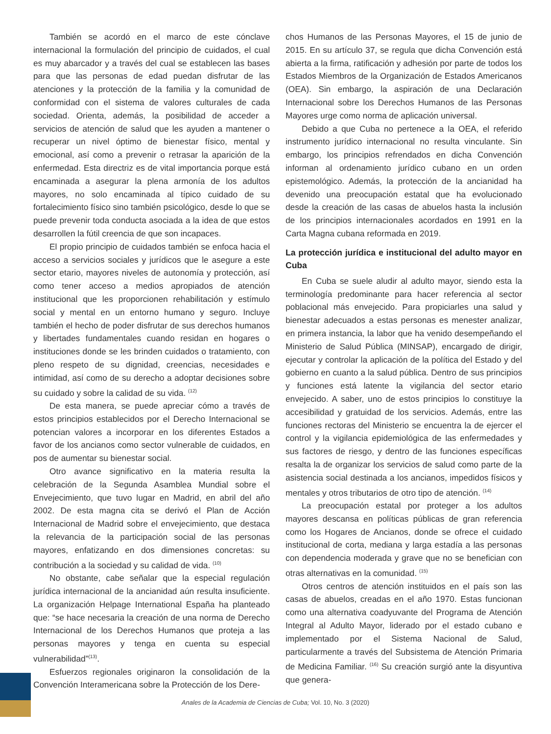También se acordó en el marco de este cónclave internacional la formulación del principio de cuidados, el cual es muy abarcador y a través del cual se establecen las bases para que las personas de edad puedan disfrutar de las atenciones y la protección de la familia y la comunidad de conformidad con el sistema de valores culturales de cada sociedad. Orienta, además, la posibilidad de acceder a servicios de atención de salud que les ayuden a mantener o recuperar un nivel óptimo de bienestar físico, mental y emocional, así como a prevenir o retrasar la aparición de la enfermedad. Esta directriz es de vital importancia porque está encaminada a asegurar la plena armonía de los adultos mayores, no solo encaminada al típico cuidado de su fortalecimiento físico sino también psicológico, desde lo que se puede prevenir toda conducta asociada a la idea de que estos desarrollen la fútil creencia de que son incapaces.
El propio principio de cuidados también se enfoca hacia el acceso a servicios sociales y jurídicos que le asegure a este sector etario, mayores niveles de autonomía y protección, así como tener acceso a medios apropiados de atención institucional que les proporcionen rehabilitación y estímulo social y mental en un entorno humano y seguro. Incluye también el hecho de poder disfrutar de sus derechos humanos y libertades fundamentales cuando residan en hogares o instituciones donde se les brinden cuidados o tratamiento, con pleno respeto de su dignidad, creencias, necesidades e intimidad, así como de su derecho a adoptar decisiones sobre su cuidado y sobre la calidad de su vida. <sup>(12)</sup>
De esta manera, se puede apreciar cómo a través de estos principios establecidos por el Derecho Internacional se potencian valores a incorporar en los diferentes Estados a favor de los ancianos como sector vulnerable de cuidados, en pos de aumentar su bienestar social.
Otro avance significativo en la materia resulta la celebración de la Segunda Asamblea Mundial sobre el Envejecimiento, que tuvo lugar en Madrid, en abril del año 2002. De esta magna cita se derivó el Plan de Acción Internacional de Madrid sobre el envejecimiento, que destaca la relevancia de la participación social de las personas mayores, enfatizando en dos dimensiones concretas: su contribución a la sociedad y su calidad de vida. <sup>(10)</sup>
No obstante, cabe señalar que la especial regulación jurídica internacional de la ancianidad aún resulta insuficiente. La organización Helpage International España ha planteado que: “se hace necesaria la creación de una norma de Derecho Internacional de los Derechos Humanos que proteja a las personas mayores y tenga en cuenta su especial vulnerabilidad”<sup>(13)</sup>.
Esfuerzos regionales originaron la consolidación de la Convención Interamericana sobre la Protección de los Dere-
chos Humanos de las Personas Mayores, el 15 de junio de 2015. En su artículo 37, se regula que dicha Convención está abierta a la firma, ratificación y adhesión por parte de todos los Estados Miembros de la Organización de Estados Americanos (OEA). Sin embargo, la aspiración de una Declaración Internacional sobre los Derechos Humanos de las Personas Mayores urge como norma de aplicación universal.
Debido a que Cuba no pertenece a la OEA, el referido instrumento jurídico internacional no resulta vinculante. Sin embargo, los principios refrendados en dicha Convención informan al ordenamiento jurídico cubano en un orden epistemológico. Además, la protección de la ancianidad ha devenido una preocupación estatal que ha evolucionado desde la creación de las casas de abuelos hasta la inclusión de los principios internacionales acordados en 1991 en la Carta Magna cubana reformada en 2019.
La protección jurídica e institucional del adulto mayor en Cuba
En Cuba se suele aludir al adulto mayor, siendo esta la terminología predominante para hacer referencia al sector poblacional más envejecido. Para propiciarles una salud y bienestar adecuados a estas personas es menester analizar, en primera instancia, la labor que ha venido desempeñando el Ministerio de Salud Pública (MINSAP), encargado de dirigir, ejecutar y controlar la aplicación de la política del Estado y del gobierno en cuanto a la salud pública. Dentro de sus principios y funciones está latente la vigilancia del sector etario envejecido. A saber, uno de estos principios lo constituye la accesibilidad y gratuidad de los servicios. Además, entre las funciones rectoras del Ministerio se encuentra la de ejercer el control y la vigilancia epidemiológica de las enfermedades y sus factores de riesgo, y dentro de las funciones específicas resalta la de organizar los servicios de salud como parte de la asistencia social destinada a los ancianos, impedidos físicos y mentales y otros tributarios de otro tipo de atención. <sup>(14)</sup>
La preocupación estatal por proteger a los adultos mayores descansa en políticas públicas de gran referencia como los Hogares de Ancianos, donde se ofrece el cuidado institucional de corta, mediana y larga estadía a las personas con dependencia moderada y grave que no se benefician con otras alternativas en la comunidad. <sup>(15)</sup>
Otros centros de atención instituidos en el país son las casas de abuelos, creadas en el año 1970. Estas funcionan como una alternativa coadyuvante del Programa de Atención Integral al Adulto Mayor, liderado por el estado cubano e implementado por el Sistema Nacional de Salud, particularmente a través del Subsistema de Atención Primaria de Medicina Familiar. <sup>(16)</sup> Su creación surgió ante la disyuntiva que genera-
Anales de la Academia de Ciencias de Cuba; Vol. 10, No. 3 (2020)